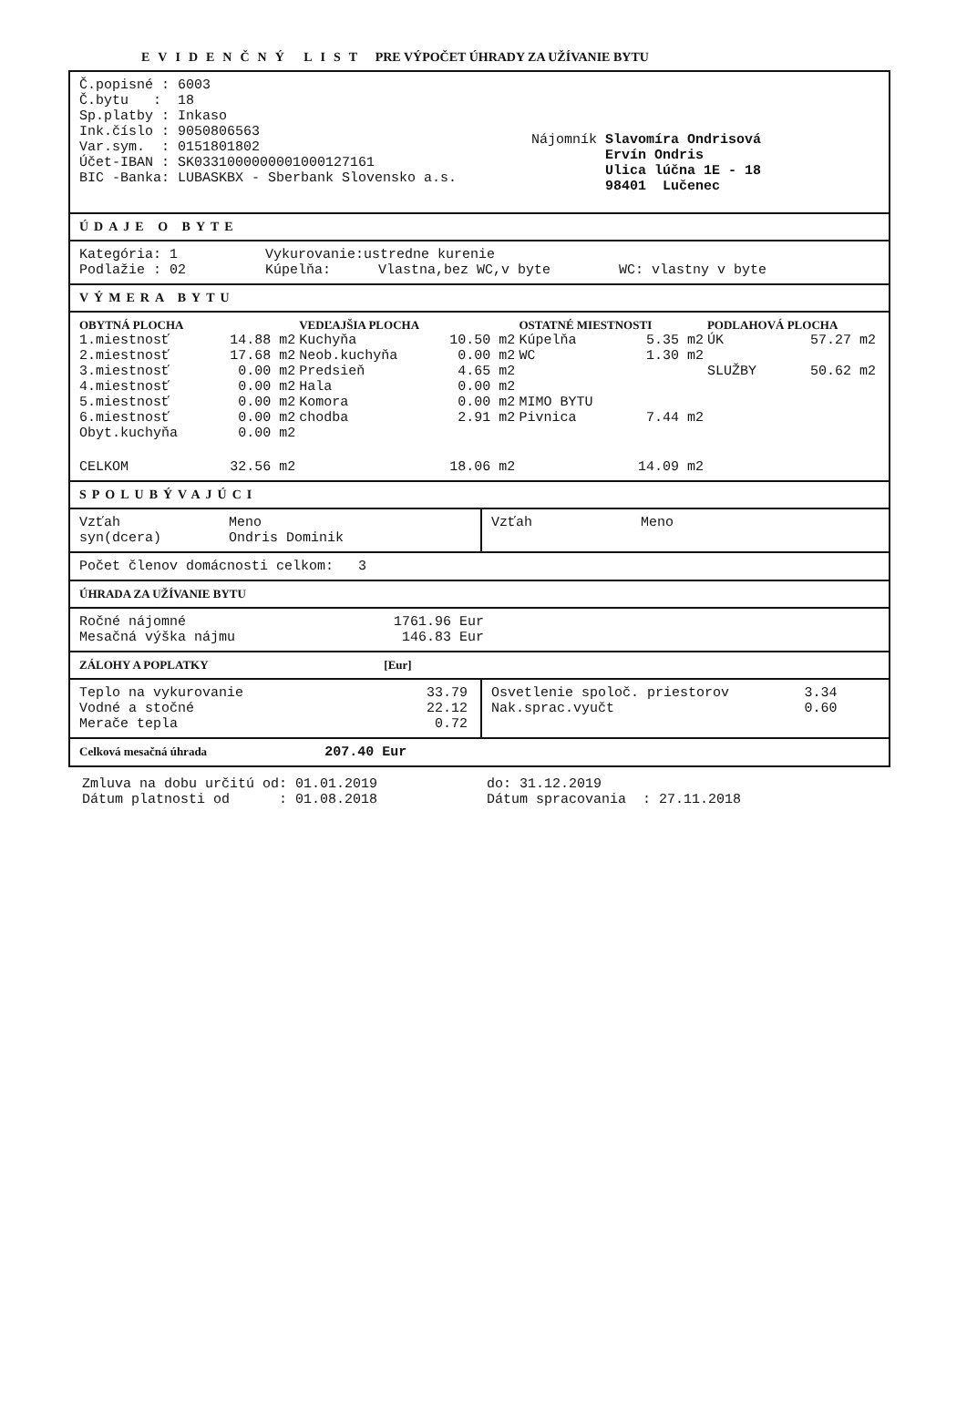EVIDENČNÝ LIST PRE VÝPOČET ÚHRADY ZA UŽÍVANIE BYTU
Č.popisné : 6003
Č.bytu : 18
Sp.platby : Inkaso
Ink.číslo : 9050806563
Var.sym. : 0151801802
Účet-IBAN : SK0331000000001000127161
BIC -Banka: LUBASKBX - Sberbank Slovensko a.s.
Nájomník Slavomíra Ondrisová
Ervín Ondris
Ulica lúčna 1E - 18
98401 Lučenec
ÚDAJE O BYTE
| Kategória: 1 | Vykurovanie:ustredne kurenie | | |
| Podlažie : 02 | Kúpelňa: | Vlastna,bez WC,v byte | WC: vlastny v byte |
VÝMERA BYTU
| OBYTNÁ PLOCHA | | VEDĽAJŠIA PLOCHA | | OSTATNÉ MIESTNOSTI | | PODLAHOVÁ PLOCHA | |
| 1.miestnosť | 14.88 m2 | Kuchyňa | 10.50 m2 | Kúpelňa | 5.35 m2 | ÚK | 57.27 m2 |
| 2.miestnosť | 17.68 m2 | Neob.kuchyňa | 0.00 m2 | WC | 1.30 m2 | | |
| 3.miestnosť | 0.00 m2 | Predsieň | 4.65 m2 | | | SLUŽBY | 50.62 m2 |
| 4.miestnosť | 0.00 m2 | Hala | 0.00 m2 | | | | |
| 5.miestnosť | 0.00 m2 | Komora | 0.00 m2 | MIMO BYTU | | | |
| 6.miestnosť | 0.00 m2 | chodba | 2.91 m2 | Pivnica | 7.44 m2 | | |
| Obyt.kuchyňa | 0.00 m2 | | | | | | |
| CELKOM | 32.56 m2 | | 18.06 m2 | | 14.09 m2 | | |
SPOLUBÝVAJÚCI
| Vzťah | Meno |
| syn(dcera) | Ondris Dominik |
| Vzťah | Meno |
Počet členov domácnosti celkom: 3
ÚHRADA ZA UŽÍVANIE BYTU
| Ročné nájomné | 1761.96 Eur |
| Mesačná výška nájmu | 146.83 Eur |
ZÁLOHY A POPLATKY [Eur]
| Teplo na vykurovanie | 33.79 |
| Vodné a stočné | 22.12 |
| Merače tepla | 0.72 |
| Osvetlenie spoloč. priestorov | 3.34 |
| Nak.sprac.vyučt | 0.60 |
Celková mesačná úhrada 207.40 Eur
| Zmluva na dobu určitú od: 01.01.2019 | do: 31.12.2019 |
| Dátum platnosti od : 01.08.2018 | Dátum spracovania : 27.11.2018 |